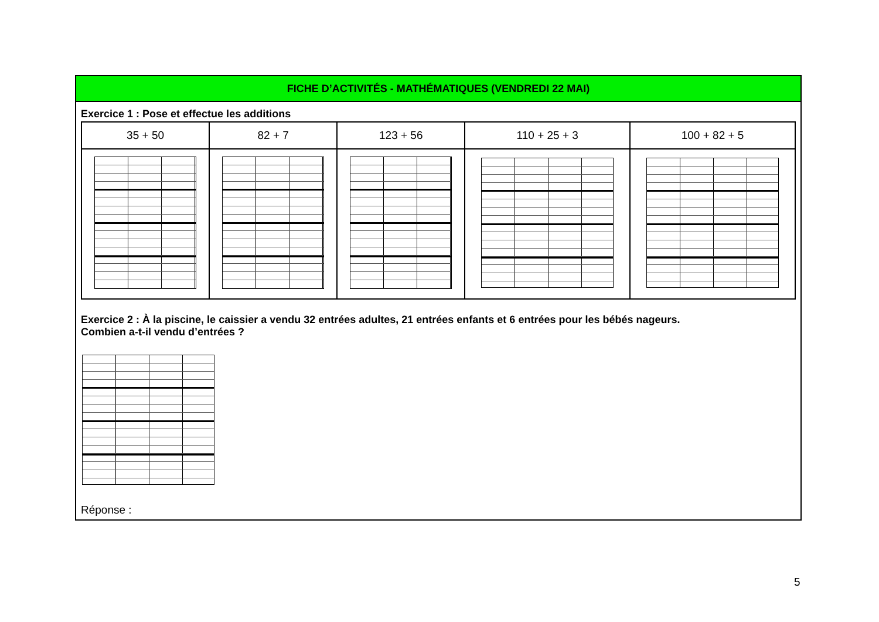FICHE D’ACTIVITÉS - MATHÉMATIQUES (VENDREDI 22 MAI)
Exercice 1 : Pose et effectue les additions
| 35 + 50 | 82 + 7 | 123 + 56 | 110 + 25 + 3 | 100 + 82 + 5 |
| --- | --- | --- | --- | --- |
Exercice 2 : À la piscine, le caissier a vendu 32 entrées adultes, 21 entrées enfants et 6 entrées pour les bébés nageurs.
Combien a-t-il vendu d’entrées ?
Réponse :
5